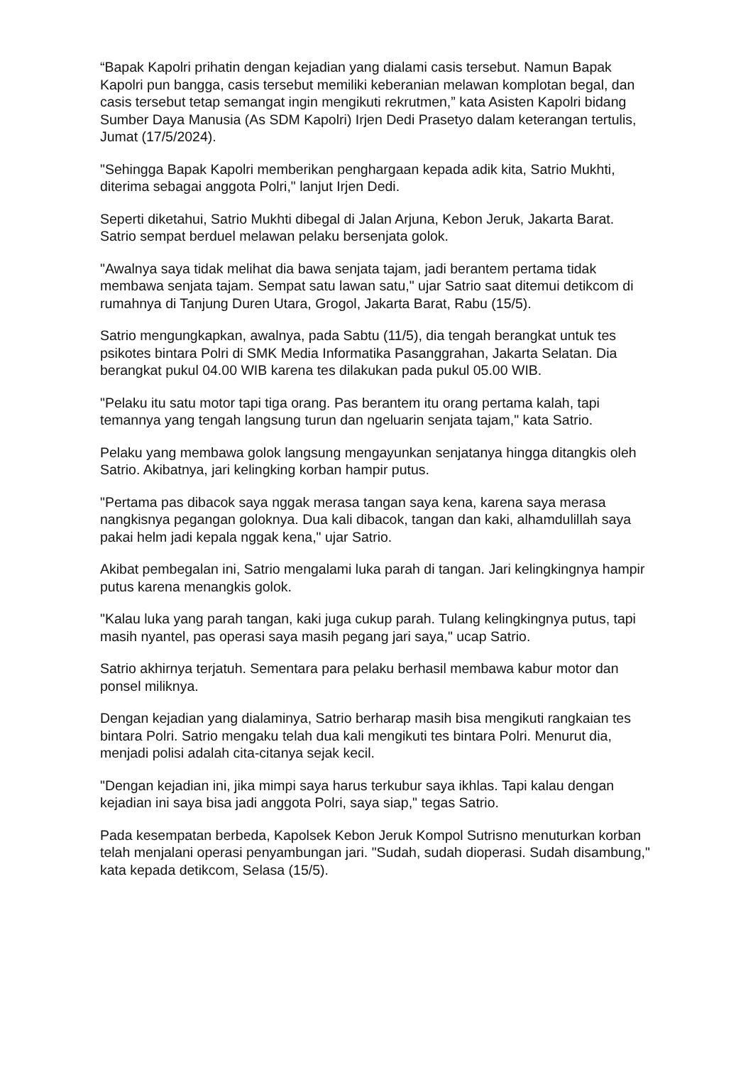“Bapak Kapolri prihatin dengan kejadian yang dialami casis tersebut. Namun Bapak Kapolri pun bangga, casis tersebut memiliki keberanian melawan komplotan begal, dan casis tersebut tetap semangat ingin mengikuti rekrutmen,” kata Asisten Kapolri bidang Sumber Daya Manusia (As SDM Kapolri) Irjen Dedi Prasetyo dalam keterangan tertulis, Jumat (17/5/2024).
"Sehingga Bapak Kapolri memberikan penghargaan kepada adik kita, Satrio Mukhti, diterima sebagai anggota Polri," lanjut Irjen Dedi.
Seperti diketahui, Satrio Mukhti dibegal di Jalan Arjuna, Kebon Jeruk, Jakarta Barat. Satrio sempat berduel melawan pelaku bersenjata golok.
"Awalnya saya tidak melihat dia bawa senjata tajam, jadi berantem pertama tidak membawa senjata tajam. Sempat satu lawan satu," ujar Satrio saat ditemui detikcom di rumahnya di Tanjung Duren Utara, Grogol, Jakarta Barat, Rabu (15/5).
Satrio mengungkapkan, awalnya, pada Sabtu (11/5), dia tengah berangkat untuk tes psikotes bintara Polri di SMK Media Informatika Pasanggrahan, Jakarta Selatan. Dia berangkat pukul 04.00 WIB karena tes dilakukan pada pukul 05.00 WIB.
"Pelaku itu satu motor tapi tiga orang. Pas berantem itu orang pertama kalah, tapi temannya yang tengah langsung turun dan ngeluarin senjata tajam," kata Satrio.
Pelaku yang membawa golok langsung mengayunkan senjatanya hingga ditangkis oleh Satrio. Akibatnya, jari kelingking korban hampir putus.
"Pertama pas dibacok saya nggak merasa tangan saya kena, karena saya merasa nangkisnya pegangan goloknya. Dua kali dibacok, tangan dan kaki, alhamdulillah saya pakai helm jadi kepala nggak kena," ujar Satrio.
Akibat pembegalan ini, Satrio mengalami luka parah di tangan. Jari kelingkingnya hampir putus karena menangkis golok.
"Kalau luka yang parah tangan, kaki juga cukup parah. Tulang kelingkingnya putus, tapi masih nyantel, pas operasi saya masih pegang jari saya," ucap Satrio.
Satrio akhirnya terjatuh. Sementara para pelaku berhasil membawa kabur motor dan ponsel miliknya.
Dengan kejadian yang dialaminya, Satrio berharap masih bisa mengikuti rangkaian tes bintara Polri. Satrio mengaku telah dua kali mengikuti tes bintara Polri. Menurut dia, menjadi polisi adalah cita-citanya sejak kecil.
"Dengan kejadian ini, jika mimpi saya harus terkubur saya ikhlas. Tapi kalau dengan kejadian ini saya bisa jadi anggota Polri, saya siap," tegas Satrio.
Pada kesempatan berbeda, Kapolsek Kebon Jeruk Kompol Sutrisno menuturkan korban telah menjalani operasi penyambungan jari. "Sudah, sudah dioperasi. Sudah disambung," kata kepada detikcom, Selasa (15/5).